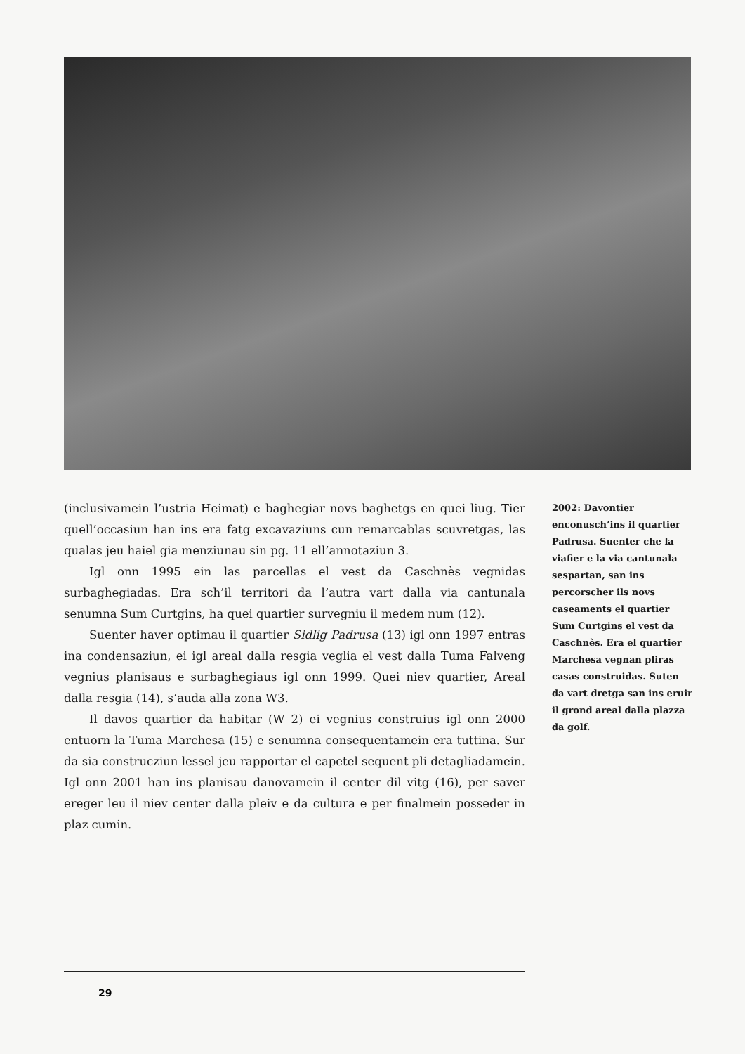(inclusivamein l’ustria Heimat) e baghegiar novs baghetgs en quei liug. Tier quell’occasiun han ins era fatg excavaziuns cun remarcablas scuvretgas, las qualas jeu haiel gia menziunau sin pg. 11 ell’annotaziun 3.
Igl onn 1995 ein las parcellas el vest da Caschnès vegnidas surbaghegiadas. Era sch’il territori da l’autra vart dalla via cantunala senumna Sum Curtgins, ha quei quartier survegniu il medem num (12).
Suenter haver optimau il quartier Sidlig Padrusa (13) igl onn 1997 entras ina condensaziun, ei igl areal dalla resgia veglia el vest dalla Tuma Falveng vegnius planisaus e surbaghegiaus igl onn 1999. Quei niev quartier, Areal dalla resgia (14), s’auda alla zona W3.
Il davos quartier da habitar (W 2) ei vegnius construius igl onn 2000 entuorn la Tuma Marchesa (15) e senumna consequentamein era tuttina. Sur da sia construcziun lessel jeu rapportar el capetel sequent pli detagliadamein. Igl onn 2001 han ins planisau danovamein il center dil vitg (16), per saver ereger leu il niev center dalla pleiv e da cultura e per finalmein posseder in plaz cumin.
2002: Davontier enconusch’ins il quartier Padrusa. Suenter che la viafier e la via cantunala sespartan, san ins percorscher ils novs caseaments el quartier Sum Curtgins el vest da Caschnès. Era el quartier Marchesa vegnan pliras casas construidas. Suten da vart dretga san ins eruir il grond areal dalla plazza da golf.
29